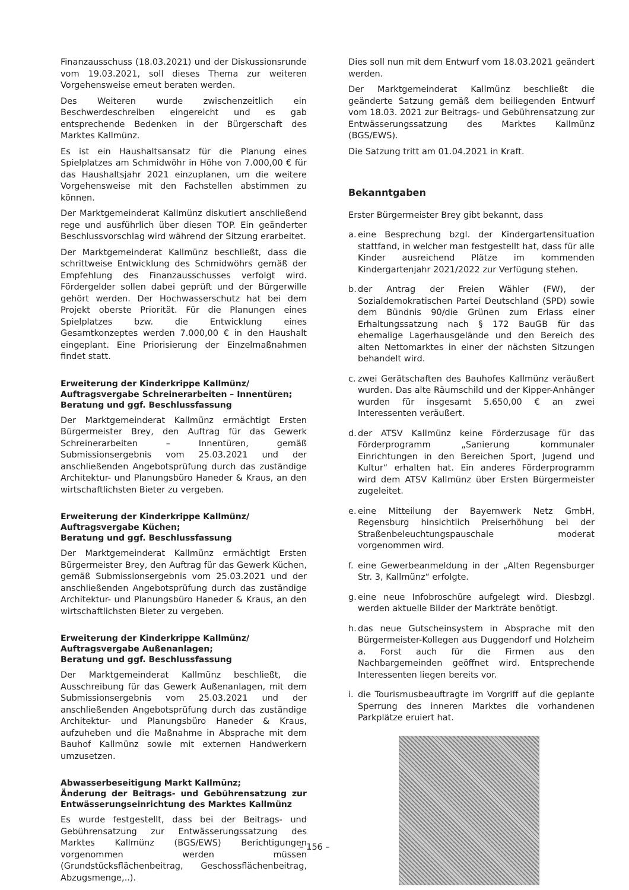Finanzausschuss (18.03.2021) und der Diskussionsrunde vom 19.03.2021, soll dieses Thema zur weiteren Vorgehensweise erneut beraten werden.
Des Weiteren wurde zwischenzeitlich ein Beschwerdeschreiben eingereicht und es gab entsprechende Bedenken in der Bürgerschaft des Marktes Kallmünz.
Es ist ein Haushaltsansatz für die Planung eines Spielplatzes am Schmidwöhr in Höhe von 7.000,00 € für das Haushaltsjahr 2021 einzuplanen, um die weitere Vorgehensweise mit den Fachstellen abstimmen zu können.
Der Marktgemeinderat Kallmünz diskutiert anschließend rege und ausführlich über diesen TOP. Ein geänderter Beschlussvorschlag wird während der Sitzung erarbeitet.
Der Marktgemeinderat Kallmünz beschließt, dass die schrittweise Entwicklung des Schmidwöhrs gemäß der Empfehlung des Finanzausschusses verfolgt wird. Fördergelder sollen dabei geprüft und der Bürgerwille gehört werden. Der Hochwasserschutz hat bei dem Projekt oberste Priorität. Für die Planungen eines Spielplatzes bzw. die Entwicklung eines Gesamtkonzeptes werden 7.000,00 € in den Haushalt eingeplant. Eine Priorisierung der Einzelmaßnahmen findet statt.
Erweiterung der Kinderkrippe Kallmünz/
Auftragsvergabe Schreinerarbeiten – Innentüren;
Beratung und ggf. Beschlussfassung
Der Marktgemeinderat Kallmünz ermächtigt Ersten Bürgermeister Brey, den Auftrag für das Gewerk Schreinerarbeiten – Innentüren, gemäß Submissionsergebnis vom 25.03.2021 und der anschließenden Angebotsprüfung durch das zuständige Architektur- und Planungsbüro Haneder & Kraus, an den wirtschaftlichsten Bieter zu vergeben.
Erweiterung der Kinderkrippe Kallmünz/
Auftragsvergabe Küchen;
Beratung und ggf. Beschlussfassung
Der Marktgemeinderat Kallmünz ermächtigt Ersten Bürgermeister Brey, den Auftrag für das Gewerk Küchen, gemäß Submissionsergebnis vom 25.03.2021 und der anschließenden Angebotsprüfung durch das zuständige Architektur- und Planungsbüro Haneder & Kraus, an den wirtschaftlichsten Bieter zu vergeben.
Erweiterung der Kinderkrippe Kallmünz/
Auftragsvergabe Außenanlagen;
Beratung und ggf. Beschlussfassung
Der Marktgemeinderat Kallmünz beschließt, die Ausschreibung für das Gewerk Außenanlagen, mit dem Submissionsergebnis vom 25.03.2021 und der anschließenden Angebotsprüfung durch das zuständige Architektur- und Planungsbüro Haneder & Kraus, aufzuheben und die Maßnahme in Absprache mit dem Bauhof Kallmünz sowie mit externen Handwerkern umzusetzen.
Abwasserbeseitigung Markt Kallmünz;
Änderung der Beitrags- und Gebührensatzung zur Entwässerungseinrichtung des Marktes Kallmünz
Es wurde festgestellt, dass bei der Beitrags- und Gebührensatzung zur Entwässerungssatzung des Marktes Kallmünz (BGS/EWS) Berichtigungen vorgenommen werden müssen (Grundstücksflächenbeitrag, Geschossflächenbeitrag, Abzugsmenge,..).
Dies soll nun mit dem Entwurf vom 18.03.2021 geändert werden.
Der Marktgemeinderat Kallmünz beschließt die geänderte Satzung gemäß dem beiliegenden Entwurf vom 18.03. 2021 zur Beitrags- und Gebührensatzung zur Entwässerungssatzung des Marktes Kallmünz (BGS/EWS).
Die Satzung tritt am 01.04.2021 in Kraft.
Bekanntgaben
Erster Bürgermeister Brey gibt bekannt, dass
a. eine Besprechung bzgl. der Kindergartensituation stattfand, in welcher man festgestellt hat, dass für alle Kinder ausreichend Plätze im kommenden Kindergartenjahr 2021/2022 zur Verfügung stehen.
b. der Antrag der Freien Wähler (FW), der Sozialdemokratischen Partei Deutschland (SPD) sowie dem Bündnis 90/die Grünen zum Erlass einer Erhaltungssatzung nach § 172 BauGB für das ehemalige Lagerhausgelände und den Bereich des alten Nettomarktes in einer der nächsten Sitzungen behandelt wird.
c. zwei Gerätschaften des Bauhofes Kallmünz veräußert wurden. Das alte Räumschild und der Kipper-Anhänger wurden für insgesamt 5.650,00 € an zwei Interessenten veräußert.
d. der ATSV Kallmünz keine Förderzusage für das Förderprogramm „Sanierung kommunaler Einrichtungen in den Bereichen Sport, Jugend und Kultur“ erhalten hat. Ein anderes Förderprogramm wird dem ATSV Kallmünz über Ersten Bürgermeister zugeleitet.
e. eine Mitteilung der Bayernwerk Netz GmbH, Regensburg hinsichtlich Preiserhöhung bei der Straßenbeleuchtungspauschale moderat vorgenommen wird.
f. eine Gewerbeanmeldung in der „Alten Regensburger Str. 3, Kallmünz“ erfolgte.
g. eine neue Infobroschüre aufgelegt wird. Diesbzgl. werden aktuelle Bilder der Markträte benötigt.
h. das neue Gutscheinsystem in Absprache mit den Bürgermeister-Kollegen aus Duggendorf und Holzheim a. Forst auch für die Firmen aus den Nachbargemeinden geöffnet wird. Entsprechende Interessenten liegen bereits vor.
i. die Tourismusbeauftragte im Vorgriff auf die geplante Sperrung des inneren Marktes die vorhandenen Parkplätze eruiert hat.
– 156 –